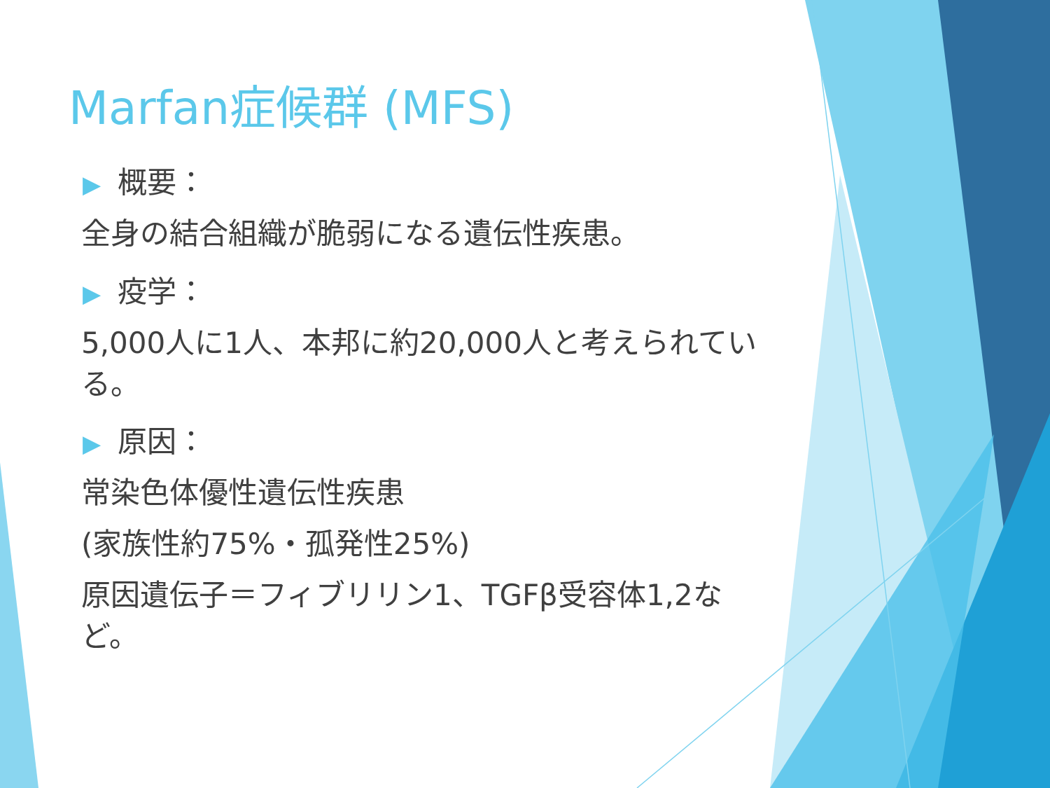Marfan症候群 (MFS)
▶ 概要：
全身の結合組織が脆弱になる遺伝性疾患。
▶ 疫学：
5,000人に1人、本邦に約20,000人と考えられている。
▶ 原因：
常染色体優性遺伝性疾患
(家族性約75%・孤発性25%)
原因遺伝子＝フィブリリン1、TGFβ受容体1,2など。